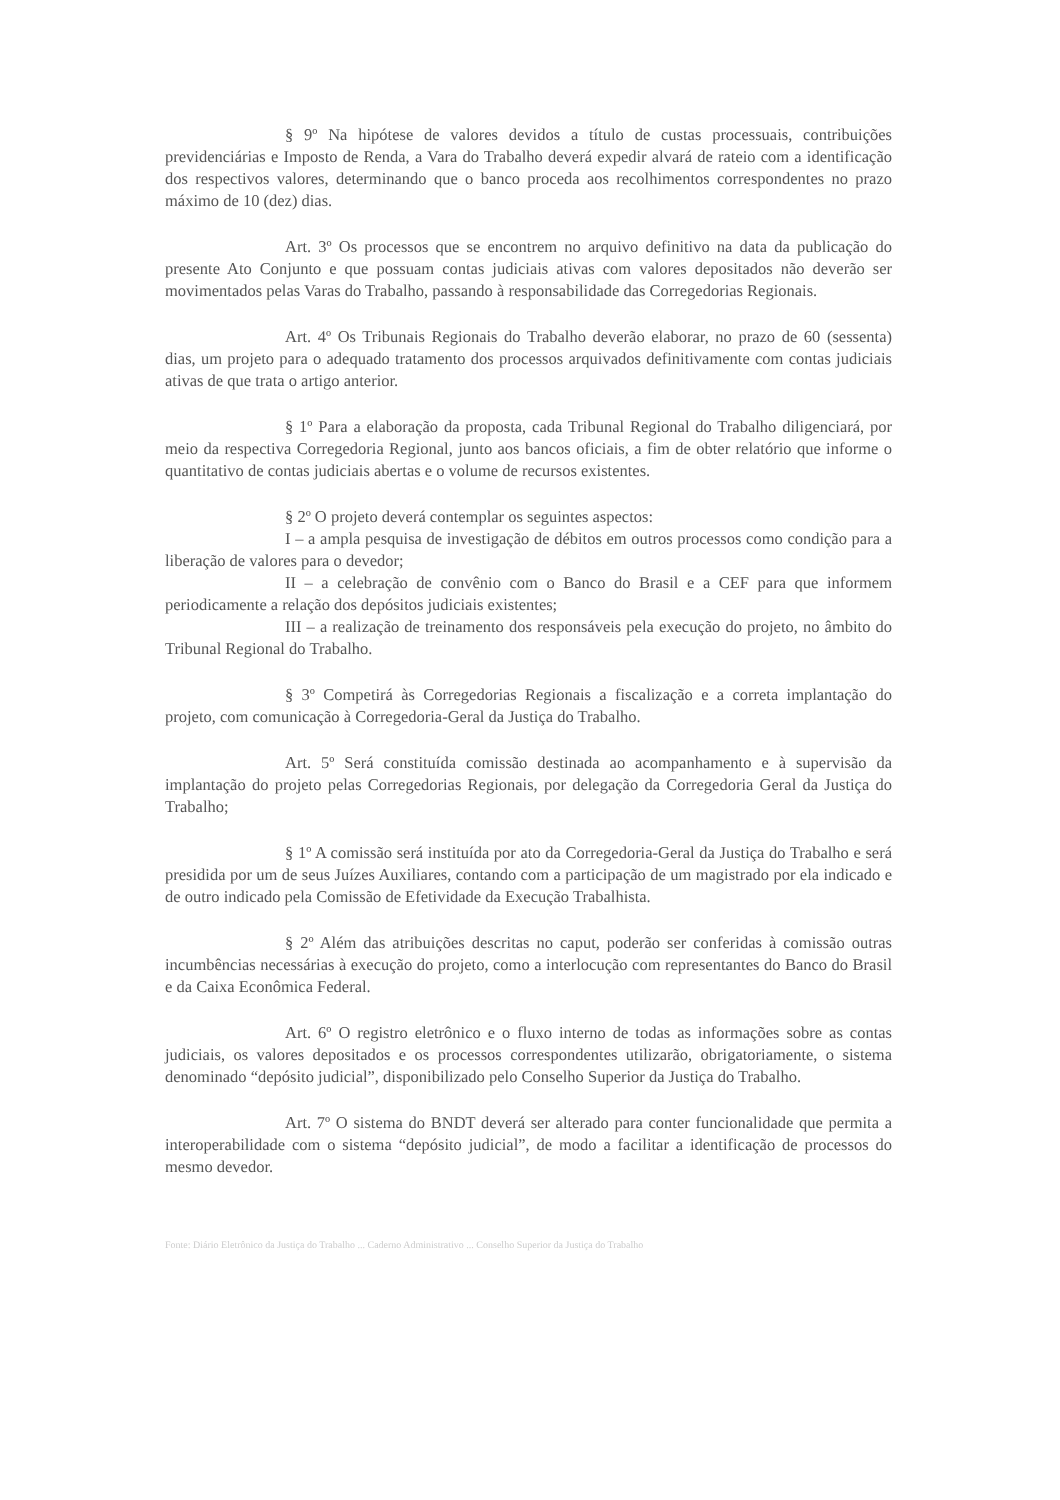§ 9º Na hipótese de valores devidos a título de custas processuais, contribuições previdenciárias e Imposto de Renda, a Vara do Trabalho deverá expedir alvará de rateio com a identificação dos respectivos valores, determinando que o banco proceda aos recolhimentos correspondentes no prazo máximo de 10 (dez) dias.
Art. 3º Os processos que se encontrem no arquivo definitivo na data da publicação do presente Ato Conjunto e que possuam contas judiciais ativas com valores depositados não deverão ser movimentados pelas Varas do Trabalho, passando à responsabilidade das Corregedorias Regionais.
Art. 4º Os Tribunais Regionais do Trabalho deverão elaborar, no prazo de 60 (sessenta) dias, um projeto para o adequado tratamento dos processos arquivados definitivamente com contas judiciais ativas de que trata o artigo anterior.
§ 1º Para a elaboração da proposta, cada Tribunal Regional do Trabalho diligenciará, por meio da respectiva Corregedoria Regional, junto aos bancos oficiais, a fim de obter relatório que informe o quantitativo de contas judiciais abertas e o volume de recursos existentes.
§ 2º O projeto deverá contemplar os seguintes aspectos:
I – a ampla pesquisa de investigação de débitos em outros processos como condição para a liberação de valores para o devedor;
II – a celebração de convênio com o Banco do Brasil e a CEF para que informem periodicamente a relação dos depósitos judiciais existentes;
III – a realização de treinamento dos responsáveis pela execução do projeto, no âmbito do Tribunal Regional do Trabalho.
§ 3º Competirá às Corregedorias Regionais a fiscalização e a correta implantação do projeto, com comunicação à Corregedoria-Geral da Justiça do Trabalho.
Art. 5º Será constituída comissão destinada ao acompanhamento e à supervisão da implantação do projeto pelas Corregedorias Regionais, por delegação da Corregedoria Geral da Justiça do Trabalho;
§ 1º A comissão será instituída por ato da Corregedoria-Geral da Justiça do Trabalho e será presidida por um de seus Juízes Auxiliares, contando com a participação de um magistrado por ela indicado e de outro indicado pela Comissão de Efetividade da Execução Trabalhista.
§ 2º Além das atribuições descritas no caput, poderão ser conferidas à comissão outras incumbências necessárias à execução do projeto, como a interlocução com representantes do Banco do Brasil e da Caixa Econômica Federal.
Art. 6º O registro eletrônico e o fluxo interno de todas as informações sobre as contas judiciais, os valores depositados e os processos correspondentes utilizarão, obrigatoriamente, o sistema denominado “depósito judicial”, disponibilizado pelo Conselho Superior da Justiça do Trabalho.
Art. 7º O sistema do BNDT deverá ser alterado para conter funcionalidade que permita a interoperabilidade com o sistema “depósito judicial”, de modo a facilitar a identificação de processos do mesmo devedor.
Fonte: Diário Eletrônico da Justiça do Trabalho ... Caderno Administrativo ... Conselho Superior da Justiça do Trabalho